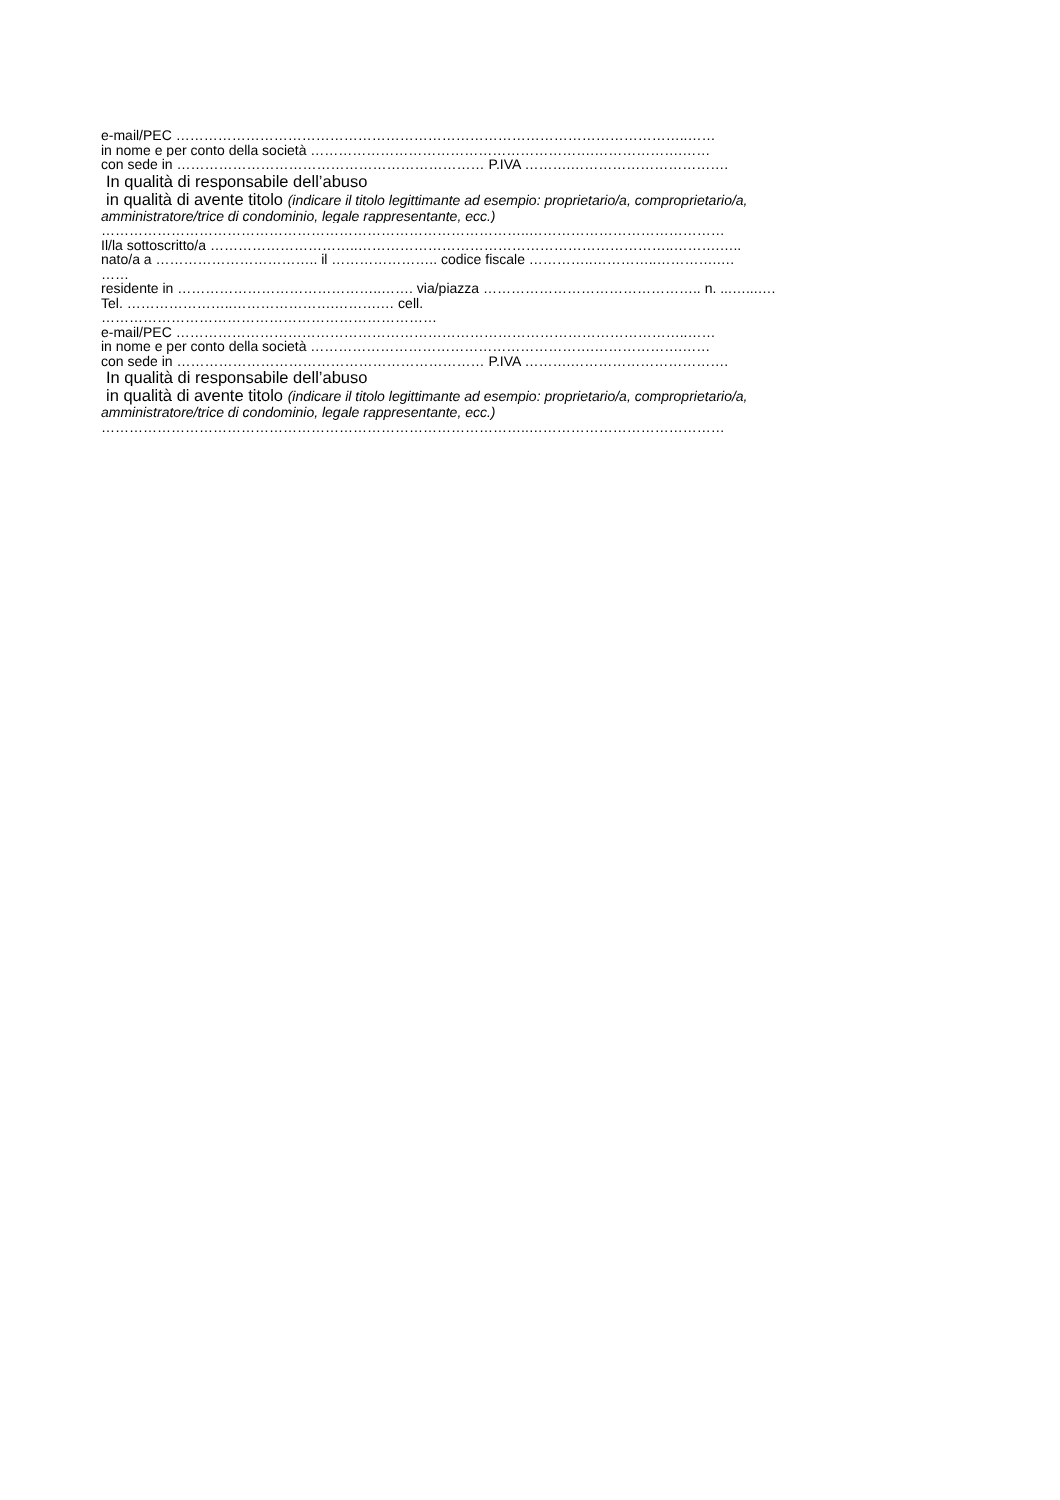e-mail/PEC ………………………………………………………………………………………………..……
in nome e per conto della società …………………………………………………….……………….……
con sede in ………………………………………………………… P.IVA ……….…………………………….
In qualità di responsabile dell’abuso
in qualità di avente titolo (indicare il titolo legittimante ad esempio: proprietario/a, comproprietario/a,
amministratore/trice di condominio, legale rappresentante, ecc.)
………………………………………………………………………………..……………………………………
Il/la sottoscritto/a …………………………..…………………………………………………………..……….…..
nato/a a …………………………….. il ………………….. codice fiscale …………..…………..………….….
……
residente in ……………………………………..……. via/piazza ……………………………………….. n. ...…...….
Tel. …………………..………………….……….… cell.
………………………………………………………………
e-mail/PEC ………………………………………………………………………………………………..……
in nome e per conto della società …………………………………………………….……………….……
con sede in ………………………………………………………… P.IVA ……….…………………………….
In qualità di responsabile dell’abuso
in qualità di avente titolo (indicare il titolo legittimante ad esempio: proprietario/a, comproprietario/a,
amministratore/trice di condominio, legale rappresentante, ecc.)
………………………………………………………………………………..……………………………………